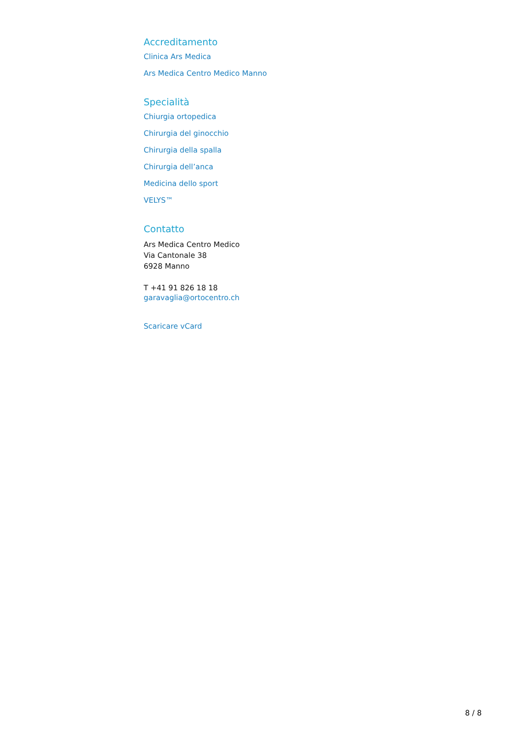Accreditamento
Clinica Ars Medica
Ars Medica Centro Medico Manno
Specialità
Chiurgia ortopedica
Chirurgia del ginocchio
Chirurgia della spalla
Chirurgia dell’anca
Medicina dello sport
VELYS™
Contatto
Ars Medica Centro Medico
Via Cantonale 38
6928 Manno
T +41 91 826 18 18
garavaglia@ortocentro.ch
Scaricare vCard
8 / 8